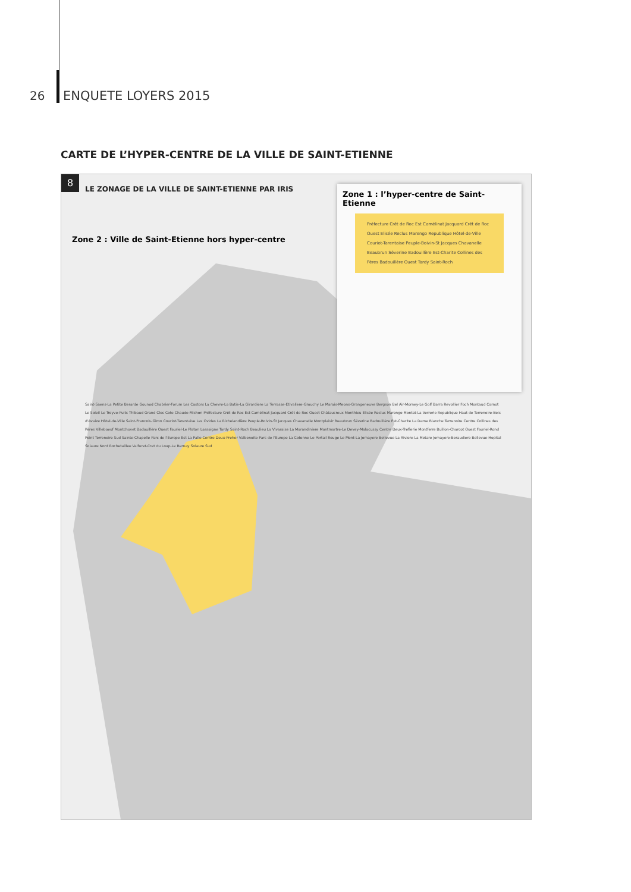26 ENQUETE LOYERS 2015
CARTE DE L’HYPER-CENTRE DE LA VILLE DE SAINT-ETIENNE
8
LE ZONAGE DE LA VILLE DE SAINT-ETIENNE PAR IRIS
Zone 2 : Ville de Saint-Etienne hors hyper-centre
Zone 1 : l’hyper-centre de Saint-Etienne
Préfecture Crêt de Roc Est Camélinat Jacquard Crêt de Roc Ouest Elisée Reclus Marengo Republique Hôtel-de-Ville Couriot-Tarentaise Peuple-Boivin-St Jacques Chavanelle Beaubrun Séverine Badouillère Est-Charite Collines des Pères Badouillère Ouest Tardy Saint-Roch
Saint-Saens-La Petite Berarde Gounod Chabrier-Forum Les Castors La Chevre-La Batie-La Girardiere La Terrasse-Etivaliere-Grouchy Le Marais-Meons-Grangeneuve Bergson Bel Air-Morney-Le Golf Barra Revollier Foch Montaud Carnot Le Soleil Le Treyve-Puits Thibaud Grand Clos Cote Chaude-Michon Préfecture Crêt de Roc Est Camélinat Jacquard Crêt de Roc Ouest Châtaucreux Monthieu Elisée Reclus Marengo Montat-La Verrerie Republique Haut de Terrenoire-Bois d'Avaize Hôtel-de-Ville Saint-Francois-Giron Couriot-Tarentaise Les Ovides La Richelandière Peuple-Boivin-St Jacques Chavanelle Montplaisir Beaubrun Séverine Badouillère Est-Charite La Dame Blanche Terrenoire Centre Collines des Pères Villeboeuf Montchovet Badouillère Ouest Fauriel-Le Platon Lassaigne Tardy Saint-Roch Beaulieu La Vivaraise La Marandiniere Montmartre-Le Devey-Malacussy Centre Deux-Treflerie Montferre Buillon-Charcot Ouest Fauriel-Rond Point Terrenoire Sud Sainte-Chapelle Parc de l'Europe Est La Palle Centre Deux-Preher Valbenoite Parc de l'Europe La Cotonne Le Portail Rouge Le Mont-La Jomayere Bellevue La Riviere La Metare Jomayere-Beraudiere Bellevue-Hopital Solaure Nord Rochetaillee Valfuret-Cret du Loup-Le Bernay Solaure Sud